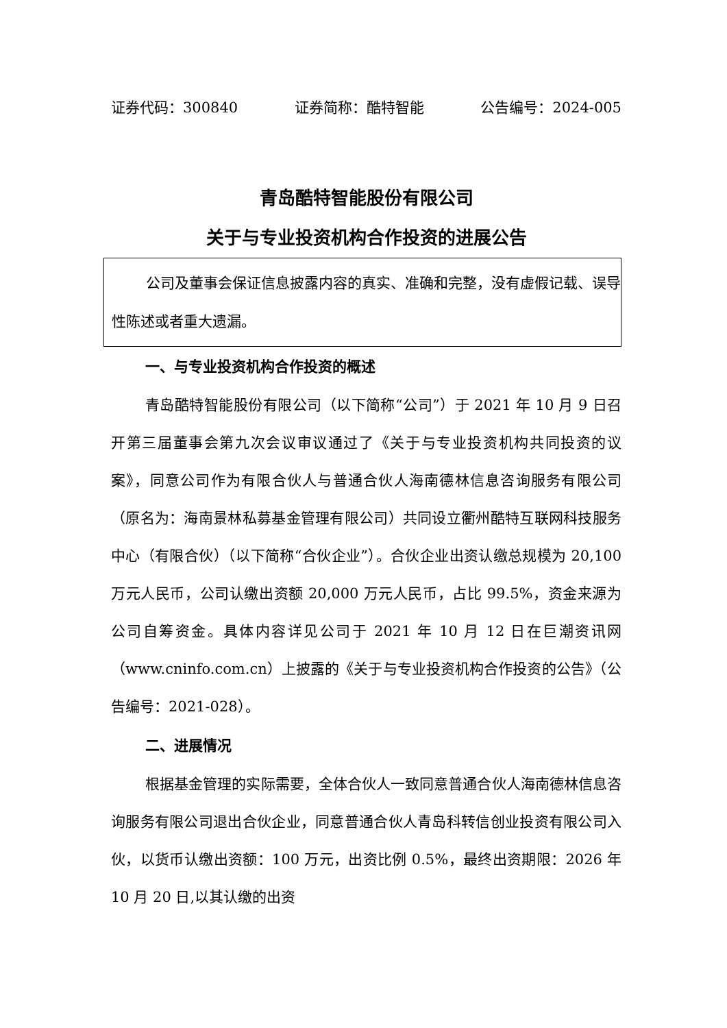证券代码：300840 证券简称：酷特智能 公告编号：2024-005
青岛酷特智能股份有限公司
关于与专业投资机构合作投资的进展公告
公司及董事会保证信息披露内容的真实、准确和完整，没有虚假记载、误导性陈述或者重大遗漏。
一、与专业投资机构合作投资的概述
青岛酷特智能股份有限公司（以下简称“公司”）于 2021 年 10 月 9 日召开第三届董事会第九次会议审议通过了《关于与专业投资机构共同投资的议案》，同意公司作为有限合伙人与普通合伙人海南德林信息咨询服务有限公司（原名为：海南景林私募基金管理有限公司）共同设立衢州酷特互联网科技服务中心（有限合伙）（以下简称“合伙企业”）。合伙企业出资认缴总规模为 20,100 万元人民币，公司认缴出资额 20,000 万元人民币，占比 99.5%，资金来源为公司自筹资金。具体内容详见公司于 2021 年 10 月 12 日在巨潮资讯网（www.cninfo.com.cn）上披露的《关于与专业投资机构合作投资的公告》（公告编号：2021-028）。
二、进展情况
根据基金管理的实际需要，全体合伙人一致同意普通合伙人海南德林信息咨询服务有限公司退出合伙企业，同意普通合伙人青岛科转信创业投资有限公司入伙，以货币认缴出资额：100 万元，出资比例 0.5%，最终出资期限：2026 年 10 月 20 日,以其认缴的出资